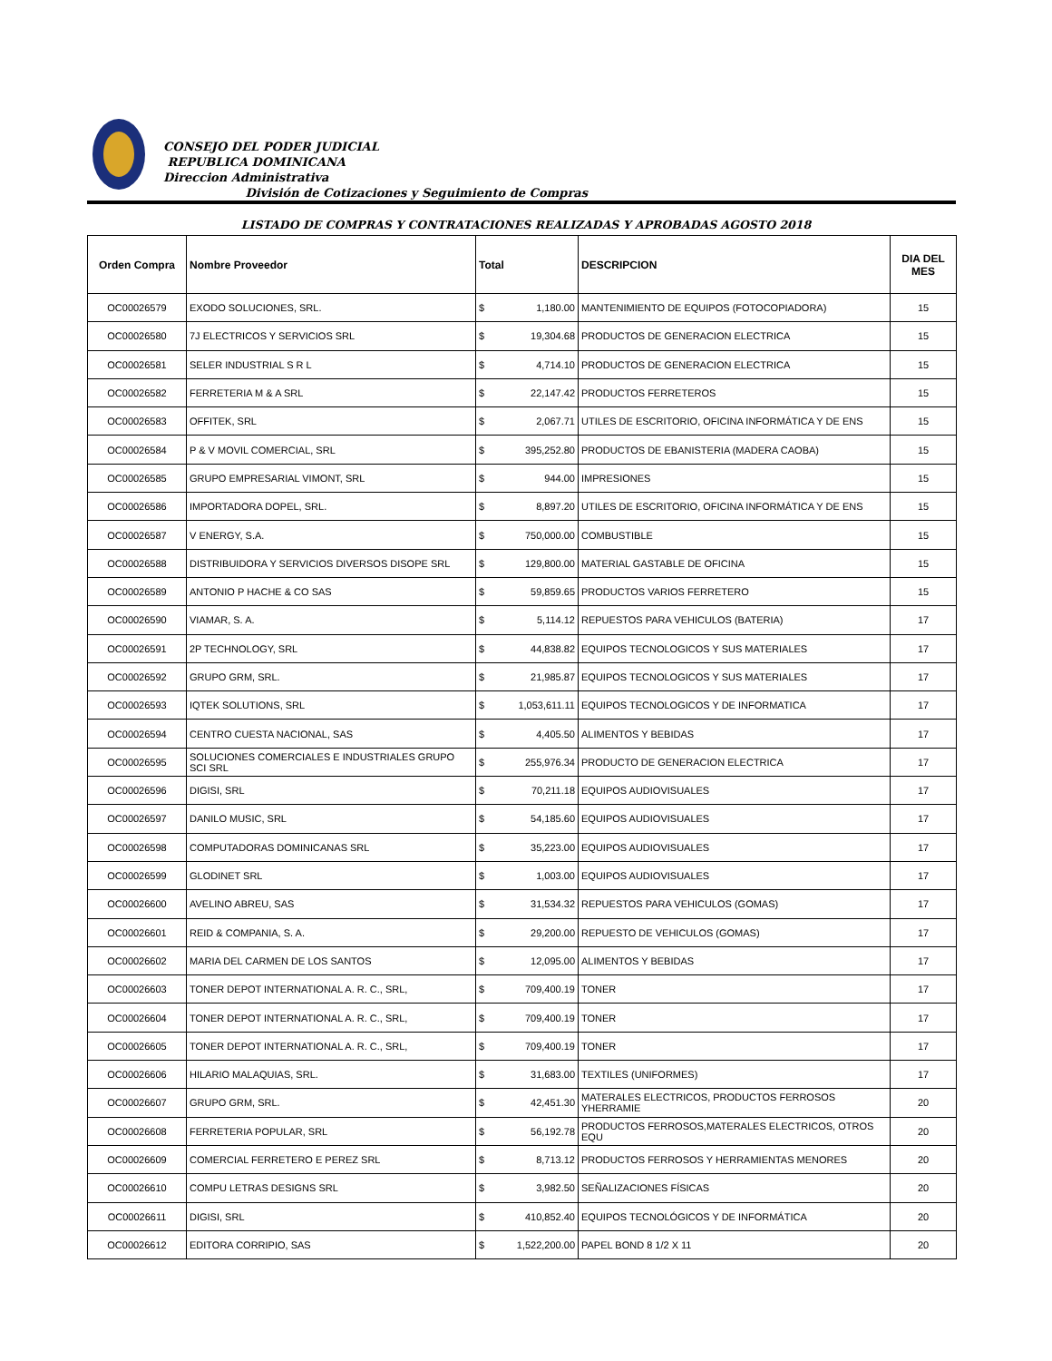CONSEJO DEL PODER JUDICIAL
REPUBLICA DOMINICANA
Direccion Administrativa
División de Cotizaciones y Seguimiento de Compras
LISTADO DE COMPRAS Y CONTRATACIONES REALIZADAS Y APROBADAS AGOSTO 2018
| Orden Compra | Nombre Proveedor | Total | | DESCRIPCION | DIA DEL MES |
| --- | --- | --- | --- | --- | --- |
| OC00026579 | EXODO SOLUCIONES, SRL. | $ | 1,180.00 | MANTENIMIENTO DE EQUIPOS (FOTOCOPIADORA) | 15 |
| OC00026580 | 7J ELECTRICOS Y SERVICIOS SRL | $ | 19,304.68 | PRODUCTOS DE GENERACION ELECTRICA | 15 |
| OC00026581 | SELER INDUSTRIAL S R L | $ | 4,714.10 | PRODUCTOS DE GENERACION ELECTRICA | 15 |
| OC00026582 | FERRETERIA M & A SRL | $ | 22,147.42 | PRODUCTOS FERRETEROS | 15 |
| OC00026583 | OFFITEK, SRL | $ | 2,067.71 | UTILES DE ESCRITORIO, OFICINA INFORMÁTICA Y DE ENS | 15 |
| OC00026584 | P & V MOVIL COMERCIAL, SRL | $ | 395,252.80 | PRODUCTOS DE EBANISTERIA (MADERA CAOBA) | 15 |
| OC00026585 | GRUPO EMPRESARIAL VIMONT, SRL | $ | 944.00 | IMPRESIONES | 15 |
| OC00026586 | IMPORTADORA DOPEL, SRL. | $ | 8,897.20 | UTILES DE ESCRITORIO, OFICINA INFORMÁTICA Y DE ENS | 15 |
| OC00026587 | V ENERGY, S.A. | $ | 750,000.00 | COMBUSTIBLE | 15 |
| OC00026588 | DISTRIBUIDORA Y SERVICIOS DIVERSOS DISOPE SRL | $ | 129,800.00 | MATERIAL GASTABLE DE OFICINA | 15 |
| OC00026589 | ANTONIO P HACHE & CO SAS | $ | 59,859.65 | PRODUCTOS VARIOS FERRETERO | 15 |
| OC00026590 | VIAMAR, S. A. | $ | 5,114.12 | REPUESTOS PARA VEHICULOS (BATERIA) | 17 |
| OC00026591 | 2P TECHNOLOGY, SRL | $ | 44,838.82 | EQUIPOS TECNOLOGICOS Y SUS MATERIALES | 17 |
| OC00026592 | GRUPO GRM, SRL. | $ | 21,985.87 | EQUIPOS TECNOLOGICOS Y SUS MATERIALES | 17 |
| OC00026593 | IQTEK SOLUTIONS, SRL | $ | 1,053,611.11 | EQUIPOS TECNOLOGICOS Y DE INFORMATICA | 17 |
| OC00026594 | CENTRO CUESTA NACIONAL, SAS | $ | 4,405.50 | ALIMENTOS Y BEBIDAS | 17 |
| OC00026595 | SOLUCIONES COMERCIALES E INDUSTRIALES GRUPO SCI SRL | $ | 255,976.34 | PRODUCTO DE GENERACION ELECTRICA | 17 |
| OC00026596 | DIGISI, SRL | $ | 70,211.18 | EQUIPOS AUDIOVISUALES | 17 |
| OC00026597 | DANILO MUSIC, SRL | $ | 54,185.60 | EQUIPOS AUDIOVISUALES | 17 |
| OC00026598 | COMPUTADORAS DOMINICANAS SRL | $ | 35,223.00 | EQUIPOS AUDIOVISUALES | 17 |
| OC00026599 | GLODINET SRL | $ | 1,003.00 | EQUIPOS AUDIOVISUALES | 17 |
| OC00026600 | AVELINO ABREU, SAS | $ | 31,534.32 | REPUESTOS PARA VEHICULOS (GOMAS) | 17 |
| OC00026601 | REID & COMPANIA, S. A. | $ | 29,200.00 | REPUESTO DE VEHICULOS (GOMAS) | 17 |
| OC00026602 | MARIA DEL CARMEN DE LOS SANTOS | $ | 12,095.00 | ALIMENTOS Y BEBIDAS | 17 |
| OC00026603 | TONER DEPOT INTERNATIONAL A. R. C., SRL, | $ | 709,400.19 | TONER | 17 |
| OC00026604 | TONER DEPOT INTERNATIONAL A. R. C., SRL, | $ | 709,400.19 | TONER | 17 |
| OC00026605 | TONER DEPOT INTERNATIONAL A. R. C., SRL, | $ | 709,400.19 | TONER | 17 |
| OC00026606 | HILARIO MALAQUIAS, SRL. | $ | 31,683.00 | TEXTILES (UNIFORMES) | 17 |
| OC00026607 | GRUPO GRM, SRL. | $ | 42,451.30 | MATERALES ELECTRICOS, PRODUCTOS FERROSOS YHERRAMIE | 20 |
| OC00026608 | FERRETERIA POPULAR, SRL | $ | 56,192.78 | PRODUCTOS FERROSOS,MATERALES ELECTRICOS, OTROS EQU | 20 |
| OC00026609 | COMERCIAL FERRETERO E PEREZ SRL | $ | 8,713.12 | PRODUCTOS FERROSOS Y HERRAMIENTAS MENORES | 20 |
| OC00026610 | COMPU LETRAS DESIGNS SRL | $ | 3,982.50 | SEÑALIZACIONES FÍSICAS | 20 |
| OC00026611 | DIGISI, SRL | $ | 410,852.40 | EQUIPOS TECNOLÓGICOS Y DE INFORMÁTICA | 20 |
| OC00026612 | EDITORA CORRIPIO, SAS | $ | 1,522,200.00 | PAPEL BOND 8 1/2 X 11 | 20 |